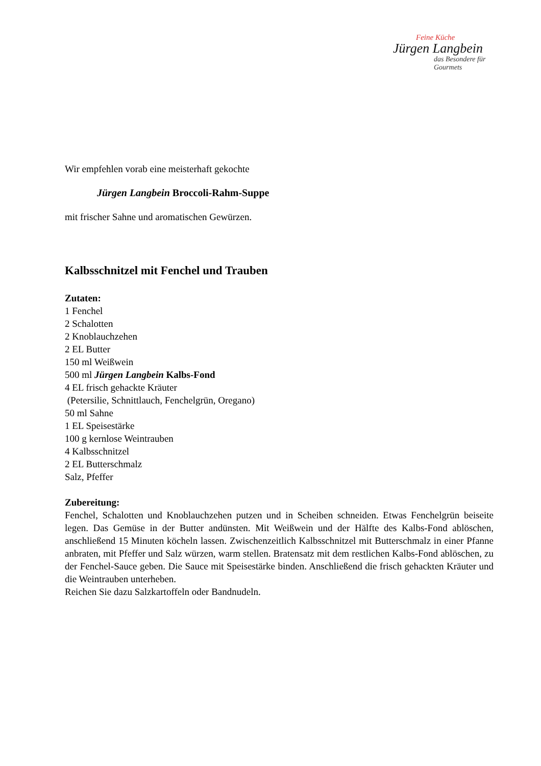Feine Küche
Jürgen Langbein
das Besondere für Gourmets
Wir empfehlen vorab eine meisterhaft gekochte
Jürgen Langbein Broccoli-Rahm-Suppe
mit frischer Sahne und aromatischen Gewürzen.
Kalbsschnitzel mit Fenchel und Trauben
Zutaten:
1 Fenchel
2 Schalotten
2 Knoblauchzehen
2 EL Butter
150 ml Weißwein
500 ml Jürgen Langbein Kalbs-Fond
4 EL frisch gehackte Kräuter
(Petersilie, Schnittlauch, Fenchelgrün, Oregano)
50 ml Sahne
1 EL Speisestärke
100 g kernlose Weintrauben
4 Kalbsschnitzel
2 EL Butterschmalz
Salz, Pfeffer
Zubereitung:
Fenchel, Schalotten und Knoblauchzehen putzen und in Scheiben schneiden. Etwas Fenchelgrün beiseite legen. Das Gemüse in der Butter andünsten. Mit Weißwein und der Hälfte des Kalbs-Fond ablöschen, anschließend 15 Minuten köcheln lassen. Zwischenzeitlich Kalbsschnitzel mit Butterschmalz in einer Pfanne anbraten, mit Pfeffer und Salz würzen, warm stellen. Bratensatz mit dem restlichen Kalbs-Fond ablöschen, zu der Fenchel-Sauce geben. Die Sauce mit Speisestärke binden. Anschließend die frisch gehackten Kräuter und die Weintrauben unterheben.
Reichen Sie dazu Salzkartoffeln oder Bandnudeln.